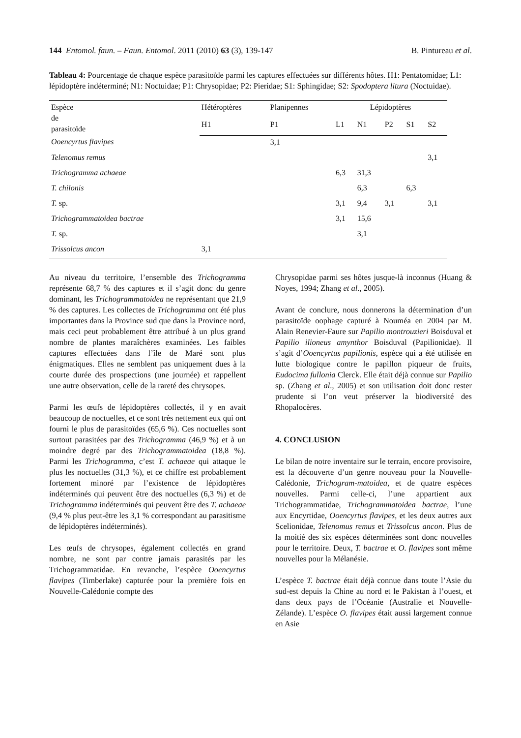144 Entomol. faun. – Faun. Entomol. 2011 (2010) 63 (3), 139-147 B. Pintureau et al.
Tableau 4: Pourcentage de chaque espèce parasitoïde parmi les captures effectuées sur différents hôtes. H1: Pentatomidae; L1: lépidoptère indéterminé; N1: Noctuidae; P1: Chrysopidae; P2: Pieridae; S1: Sphingidae; S2: Spodoptera litura (Noctuidae).
| Espèce de parasitoïde | Hétéroptères | Planipennes | Lépidoptères | | | | |
| --- | --- | --- | --- | --- | --- | --- | --- |
| | H1 | P1 | L1 | N1 | P2 | S1 | S2 |
| Ooencyrtus flavipes | | 3,1 | | | | | |
| Telenomus remus | | | | | | | 3,1 |
| Trichogramma achaeae | | | 6,3 | 31,3 | | | |
| T. chilonis | | | | 6,3 | | 6,3 | |
| T. sp. | | | 3,1 | 9,4 | 3,1 | | 3,1 |
| Trichogrammatoidea bactrae | | | 3,1 | 15,6 | | | |
| T. sp. | | | | 3,1 | | | |
| Trissolcus ancon | 3,1 | | | | | | |
Au niveau du territoire, l’ensemble des Trichogramma représente 68,7 % des captures et il s’agit donc du genre dominant, les Trichogrammatoidea ne représentant que 21,9 % des captures. Les collectes de Trichogramma ont été plus importantes dans la Province sud que dans la Province nord, mais ceci peut probablement être attribué à un plus grand nombre de plantes maraîchères examinées. Les faibles captures effectuées dans l’île de Maré sont plus énigmatiques. Elles ne semblent pas uniquement dues à la courte durée des prospections (une journée) et rappellent une autre observation, celle de la rareté des chrysopes.
Parmi les œufs de lépidoptères collectés, il y en avait beaucoup de noctuelles, et ce sont très nettement eux qui ont fourni le plus de parasitoïdes (65,6 %). Ces noctuelles sont surtout parasitées par des Trichogramma (46,9 %) et à un moindre degré par des Trichogrammatoidea (18,8 %). Parmi les Trichogramma, c’est T. achaeae qui attaque le plus les noctuelles (31,3 %), et ce chiffre est probablement fortement minoré par l’existence de lépidoptères indéterminés qui peuvent être des noctuelles (6,3 %) et de Trichogramma indéterminés qui peuvent être des T. achaeae (9,4 % plus peut-être les 3,1 % correspondant au parasitisme de lépidoptères indéterminés).
Les œufs de chrysopes, également collectés en grand nombre, ne sont par contre jamais parasités par les Trichogrammatidae. En revanche, l’espèce Ooencyrtus flavipes (Timberlake) capturée pour la première fois en Nouvelle-Calédonie compte des
Chrysopidae parmi ses hôtes jusque-là inconnus (Huang & Noyes, 1994; Zhang et al., 2005).
Avant de conclure, nous donnerons la détermination d’un parasitoïde oophage capturé à Nouméa en 2004 par M. Alain Renevier-Faure sur Papilio montrouzieri Boisduval et Papilio ilioneus amynthor Boisduval (Papilionidae). Il s’agit d’Ooencyrtus papilionis, espèce qui a été utilisée en lutte biologique contre le papillon piqueur de fruits, Eudocima fullonia Clerck. Elle était déjà connue sur Papilio sp. (Zhang et al., 2005) et son utilisation doit donc rester prudente si l’on veut préserver la biodiversité des Rhopalocères.
4. CONCLUSION
Le bilan de notre inventaire sur le terrain, encore provisoire, est la découverte d’un genre nouveau pour la Nouvelle-Calédonie, Trichogram-matoidea, et de quatre espèces nouvelles. Parmi celle-ci, l’une appartient aux Trichogrammatidae, Trichogrammatoidea bactrae, l’une aux Encyrtidae, Ooencyrtus flavipes, et les deux autres aux Scelionidae, Telenomus remus et Trissolcus ancon. Plus de la moitié des six espèces déterminées sont donc nouvelles pour le territoire. Deux, T. bactrae et O. flavipes sont même nouvelles pour la Mélanésie.
L’espèce T. bactrae était déjà connue dans toute l’Asie du sud-est depuis la Chine au nord et le Pakistan à l’ouest, et dans deux pays de l’Océanie (Australie et Nouvelle-Zélande). L’espèce O. flavipes était aussi largement connue en Asie